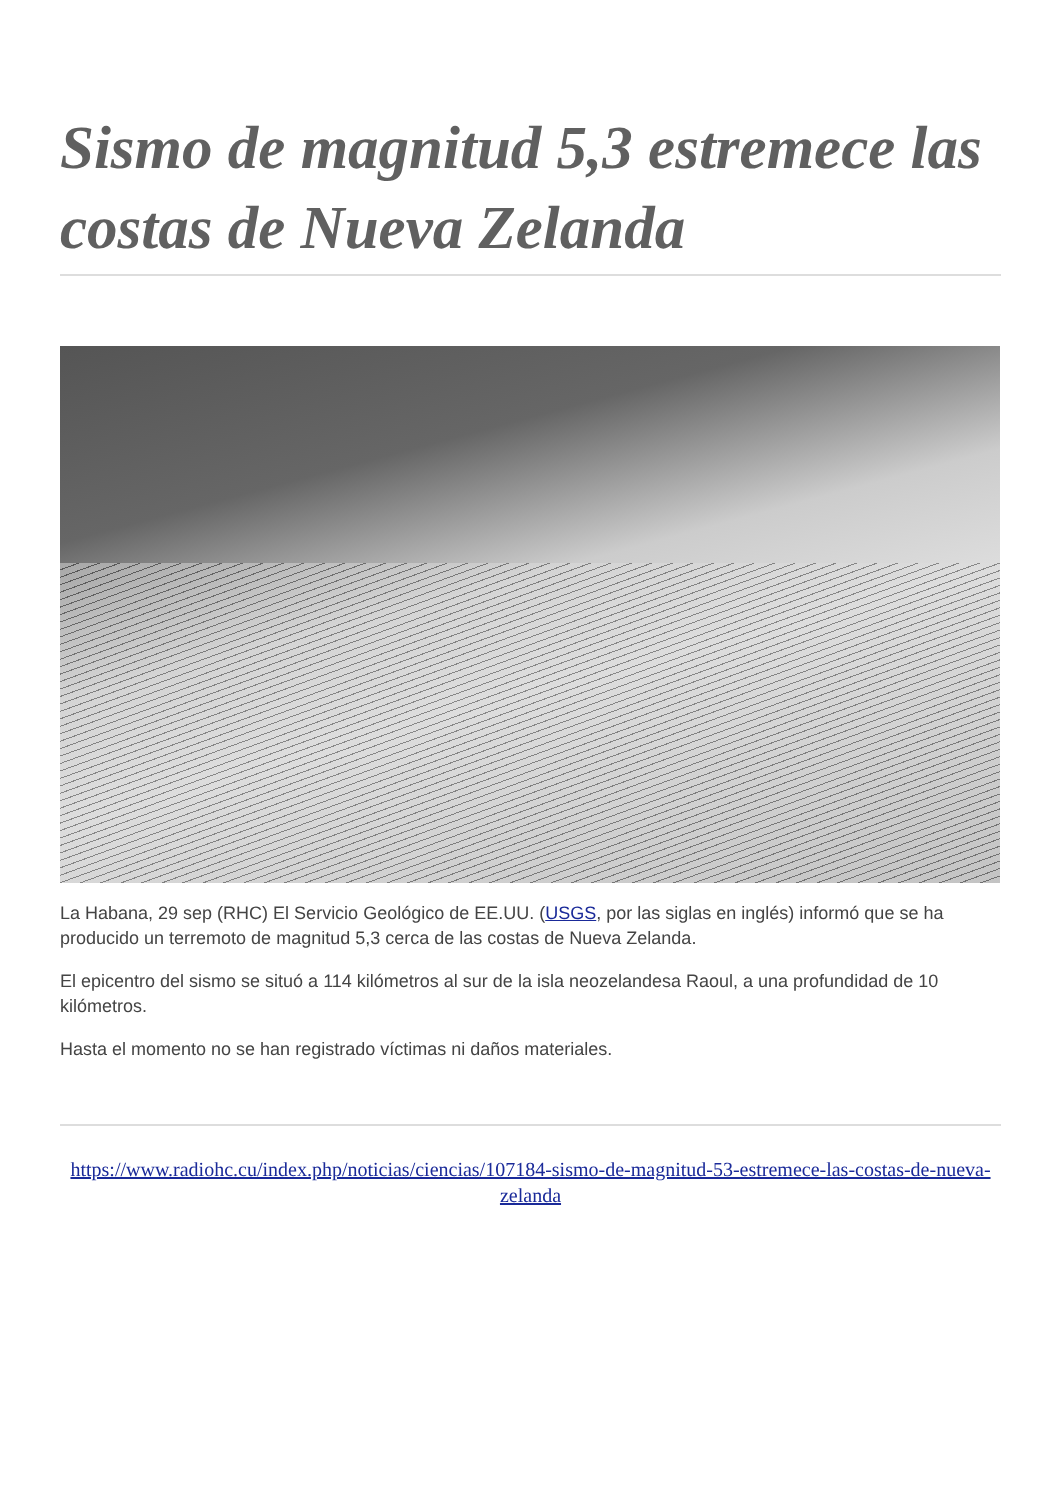Sismo de magnitud 5,3 estremece las costas de Nueva Zelanda
La Habana, 29 sep (RHC) El Servicio Geológico de EE.UU. (USGS, por las siglas en inglés) informó que se ha producido un terremoto de magnitud 5,3 cerca de las costas de Nueva Zelanda.
El epicentro del sismo se situó a 114 kilómetros al sur de la isla neozelandesa Raoul, a una profundidad de 10 kilómetros.
Hasta el momento no se han registrado víctimas ni daños materiales.
https://www.radiohc.cu/index.php/noticias/ciencias/107184-sismo-de-magnitud-53-estremece-las-costas-de-nueva-zelanda